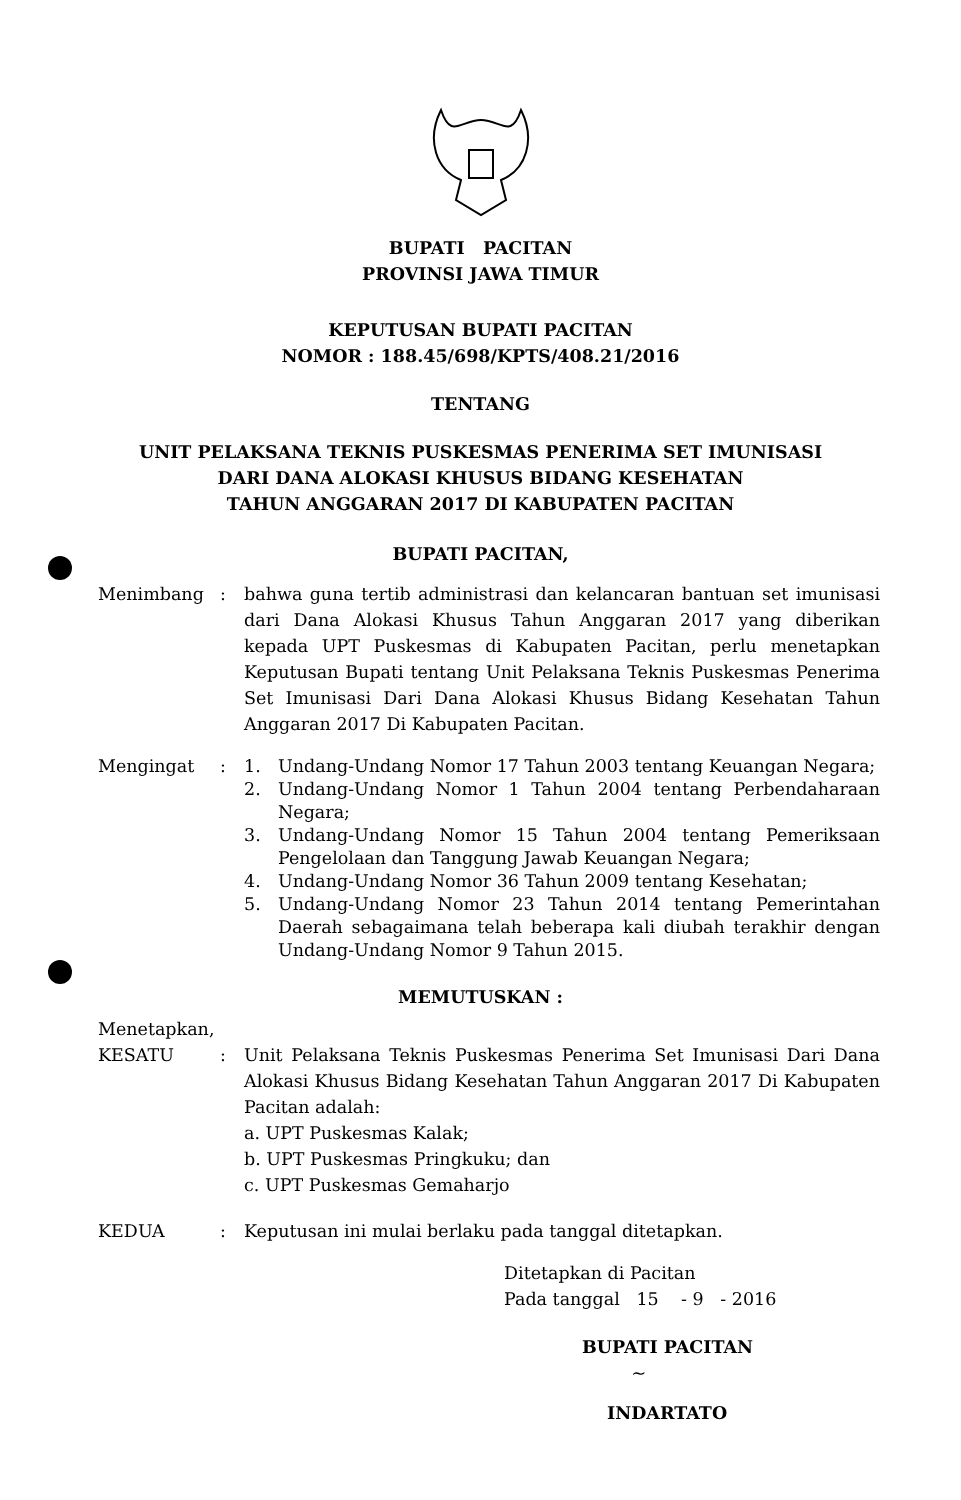BUPATI PACITAN
PROVINSI JAWA TIMUR
KEPUTUSAN BUPATI PACITAN
NOMOR : 188.45/698/KPTS/408.21/2016
TENTANG
UNIT PELAKSANA TEKNIS PUSKESMAS PENERIMA SET IMUNISASI
DARI DANA ALOKASI KHUSUS BIDANG KESEHATAN
TAHUN ANGGARAN 2017 DI KABUPATEN PACITAN
BUPATI PACITAN,
Menimbang : bahwa guna tertib administrasi dan kelancaran bantuan set imunisasi dari Dana Alokasi Khusus Tahun Anggaran 2017 yang diberikan kepada UPT Puskesmas di Kabupaten Pacitan, perlu menetapkan Keputusan Bupati tentang Unit Pelaksana Teknis Puskesmas Penerima Set Imunisasi Dari Dana Alokasi Khusus Bidang Kesehatan Tahun Anggaran 2017 Di Kabupaten Pacitan.
Mengingat : 1. Undang-Undang Nomor 17 Tahun 2003 tentang Keuangan Negara;
2. Undang-Undang Nomor 1 Tahun 2004 tentang Perbendaharaan Negara;
3. Undang-Undang Nomor 15 Tahun 2004 tentang Pemeriksaan Pengelolaan dan Tanggung Jawab Keuangan Negara;
4. Undang-Undang Nomor 36 Tahun 2009 tentang Kesehatan;
5. Undang-Undang Nomor 23 Tahun 2014 tentang Pemerintahan Daerah sebagaimana telah beberapa kali diubah terakhir dengan Undang-Undang Nomor 9 Tahun 2015.
MEMUTUSKAN :
Menetapkan,
KESATU : Unit Pelaksana Teknis Puskesmas Penerima Set Imunisasi Dari Dana Alokasi Khusus Bidang Kesehatan Tahun Anggaran 2017 Di Kabupaten Pacitan adalah:
a. UPT Puskesmas Kalak;
b. UPT Puskesmas Pringkuku; dan
c. UPT Puskesmas Gemaharjo
KEDUA : Keputusan ini mulai berlaku pada tanggal ditetapkan.
Ditetapkan di Pacitan
Pada tanggal 15 - 9 - 2016
BUPATI PACITAN
~
INDARTATO